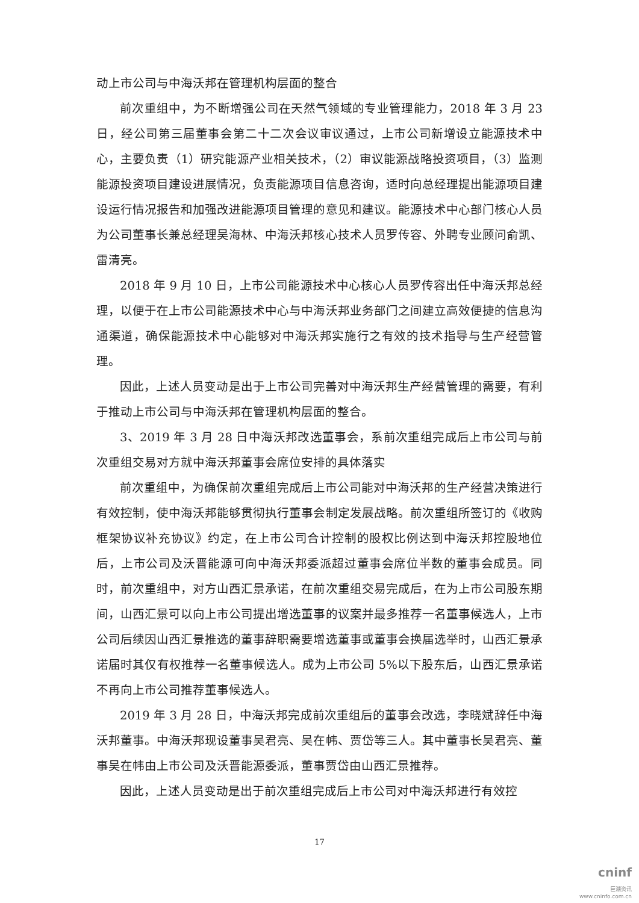动上市公司与中海沃邦在管理机构层面的整合
前次重组中，为不断增强公司在天然气领域的专业管理能力，2018 年 3 月 23 日，经公司第三届董事会第二十二次会议审议通过，上市公司新增设立能源技术中心，主要负责（1）研究能源产业相关技术，（2）审议能源战略投资项目，（3）监测能源投资项目建设进展情况，负责能源项目信息咨询，适时向总经理提出能源项目建设运行情况报告和加强改进能源项目管理的意见和建议。能源技术中心部门核心人员为公司董事长兼总经理吴海林、中海沃邦核心技术人员罗传容、外聘专业顾问俞凯、雷清亮。
2018 年 9 月 10 日，上市公司能源技术中心核心人员罗传容出任中海沃邦总经理，以便于在上市公司能源技术中心与中海沃邦业务部门之间建立高效便捷的信息沟通渠道，确保能源技术中心能够对中海沃邦实施行之有效的技术指导与生产经营管理。
因此，上述人员变动是出于上市公司完善对中海沃邦生产经营管理的需要，有利于推动上市公司与中海沃邦在管理机构层面的整合。
3、2019 年 3 月 28 日中海沃邦改选董事会，系前次重组完成后上市公司与前次重组交易对方就中海沃邦董事会席位安排的具体落实
前次重组中，为确保前次重组完成后上市公司能对中海沃邦的生产经营决策进行有效控制，使中海沃邦能够贯彻执行董事会制定发展战略。前次重组所签订的《收购框架协议补充协议》约定，在上市公司合计控制的股权比例达到中海沃邦控股地位后，上市公司及沃晋能源可向中海沃邦委派超过董事会席位半数的董事会成员。同时，前次重组中，对方山西汇景承诺，在前次重组交易完成后，在为上市公司股东期间，山西汇景可以向上市公司提出增选董事的议案并最多推荐一名董事候选人，上市公司后续因山西汇景推选的董事辞职需要增选董事或董事会换届选举时，山西汇景承诺届时其仅有权推荐一名董事候选人。成为上市公司 5%以下股东后，山西汇景承诺不再向上市公司推荐董事候选人。
2019 年 3 月 28 日，中海沃邦完成前次重组后的董事会改选，李晓斌辞任中海沃邦董事。中海沃邦现设董事吴君亮、吴在帏、贾岱等三人。其中董事长吴君亮、董事吴在帏由上市公司及沃晋能源委派，董事贾岱由山西汇景推荐。
因此，上述人员变动是出于前次重组完成后上市公司对中海沃邦进行有效控
17
cninf
巨潮资讯
www.cninfo.com.cn